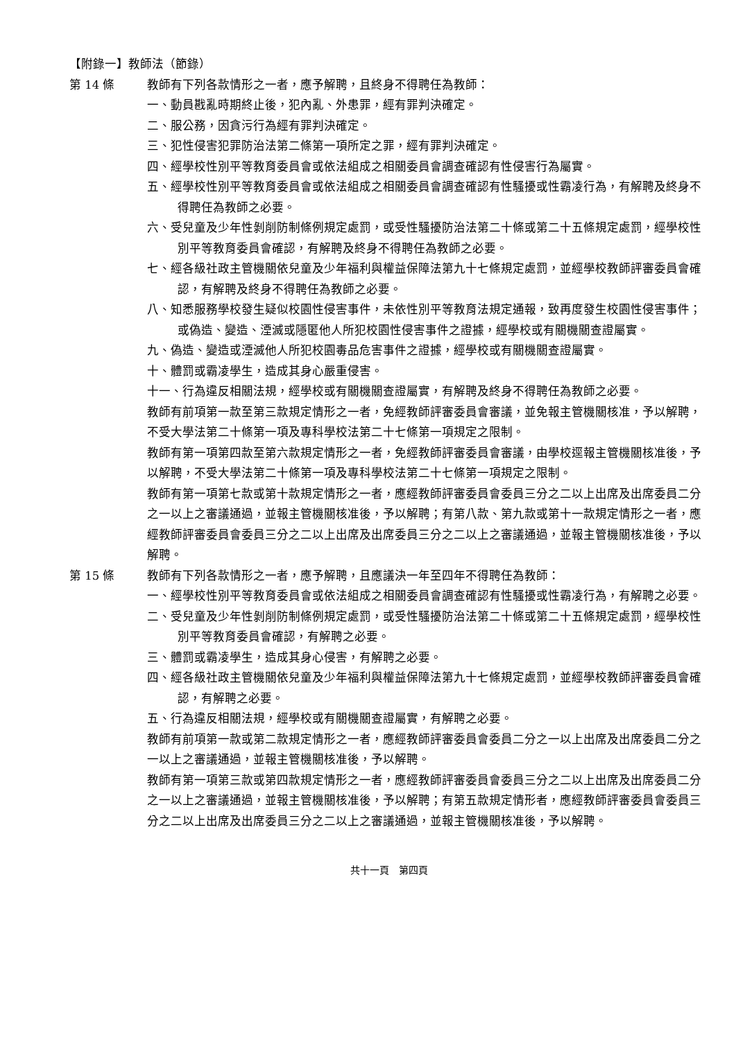【附錄一】教師法（節錄）
第 14 條 教師有下列各款情形之一者，應予解聘，且終身不得聘任為教師：
一、動員戡亂時期終止後，犯內亂、外患罪，經有罪判決確定。
二、服公務，因貪污行為經有罪判決確定。
三、犯性侵害犯罪防治法第二條第一項所定之罪，經有罪判決確定。
四、經學校性別平等教育委員會或依法組成之相關委員會調查確認有性侵害行為屬實。
五、經學校性別平等教育委員會或依法組成之相關委員會調查確認有性騷擾或性霸凌行為，有解聘及終身不得聘任為教師之必要。
六、受兒童及少年性剝削防制條例規定處罰，或受性騷擾防治法第二十條或第二十五條規定處罰，經學校性別平等教育委員會確認，有解聘及終身不得聘任為教師之必要。
七、經各級社政主管機關依兒童及少年福利與權益保障法第九十七條規定處罰，並經學校教師評審委員會確認，有解聘及終身不得聘任為教師之必要。
八、知悉服務學校發生疑似校園性侵害事件，未依性別平等教育法規定通報，致再度發生校園性侵害事件；或偽造、變造、湮滅或隱匿他人所犯校園性侵害事件之證據，經學校或有關機關查證屬實。
九、偽造、變造或湮滅他人所犯校園毒品危害事件之證據，經學校或有關機關查證屬實。
十、體罰或霸凌學生，造成其身心嚴重侵害。
十一、行為違反相關法規，經學校或有關機關查證屬實，有解聘及終身不得聘任為教師之必要。
教師有前項第一款至第三款規定情形之一者，免經教師評審委員會審議，並免報主管機關核准，予以解聘，不受大學法第二十條第一項及專科學校法第二十七條第一項規定之限制。
教師有第一項第四款至第六款規定情形之一者，免經教師評審委員會審議，由學校逕報主管機關核准後，予以解聘，不受大學法第二十條第一項及專科學校法第二十七條第一項規定之限制。
教師有第一項第七款或第十款規定情形之一者，應經教師評審委員會委員三分之二以上出席及出席委員二分之一以上之審議通過，並報主管機關核准後，予以解聘；有第八款、第九款或第十一款規定情形之一者，應經教師評審委員會委員三分之二以上出席及出席委員三分之二以上之審議通過，並報主管機關核准後，予以解聘。
第 15 條 教師有下列各款情形之一者，應予解聘，且應議決一年至四年不得聘任為教師：
一、經學校性別平等教育委員會或依法組成之相關委員會調查確認有性騷擾或性霸凌行為，有解聘之必要。
二、受兒童及少年性剝削防制條例規定處罰，或受性騷擾防治法第二十條或第二十五條規定處罰，經學校性別平等教育委員會確認，有解聘之必要。
三、體罰或霸凌學生，造成其身心侵害，有解聘之必要。
四、經各級社政主管機關依兒童及少年福利與權益保障法第九十七條規定處罰，並經學校教師評審委員會確認，有解聘之必要。
五、行為違反相關法規，經學校或有關機關查證屬實，有解聘之必要。
教師有前項第一款或第二款規定情形之一者，應經教師評審委員會委員二分之一以上出席及出席委員二分之一以上之審議通過，並報主管機關核准後，予以解聘。
教師有第一項第三款或第四款規定情形之一者，應經教師評審委員會委員三分之二以上出席及出席委員二分之一以上之審議通過，並報主管機關核准後，予以解聘；有第五款規定情形者，應經教師評審委員會委員三分之二以上出席及出席委員三分之二以上之審議通過，並報主管機關核准後，予以解聘。
共十一頁　第四頁